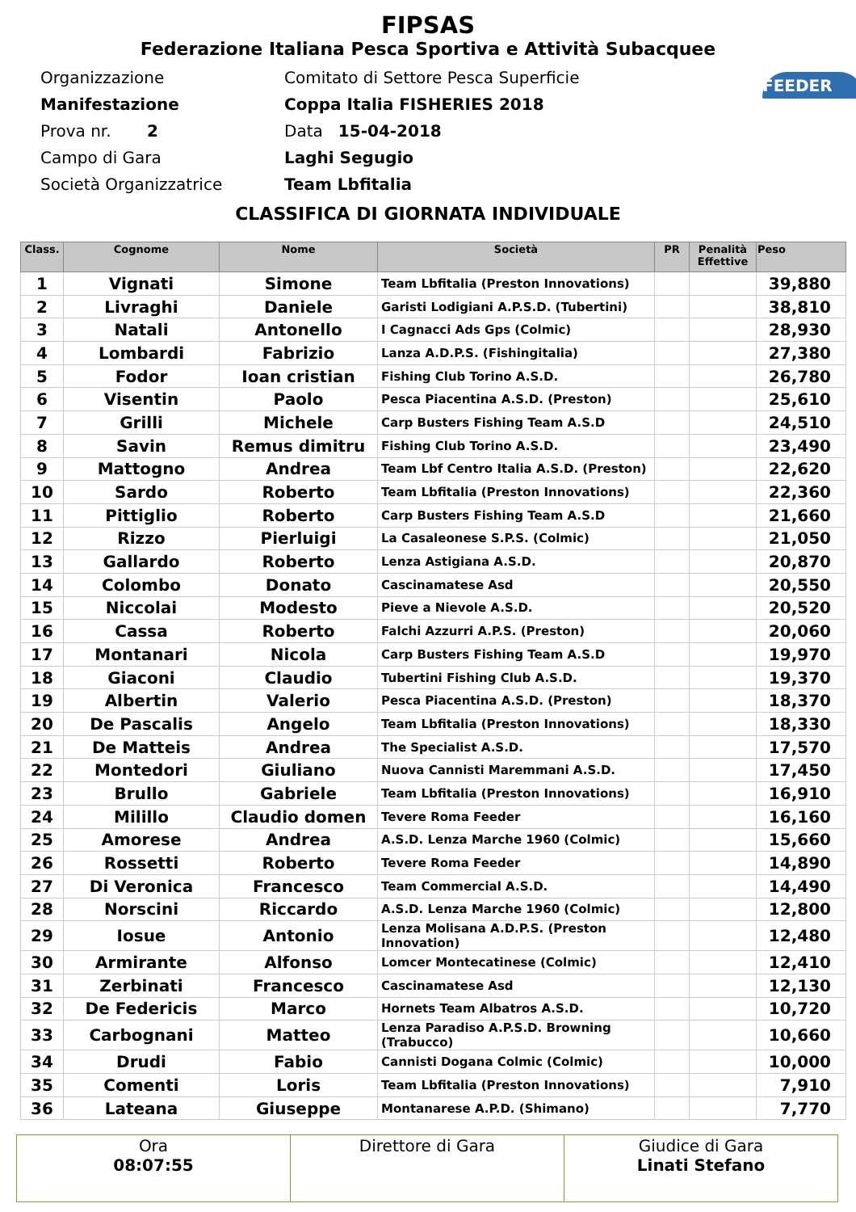FIPSAS
Federazione Italiana Pesca Sportiva e Attività Subacquee
FEEDER
Organizzazione Comitato di Settore Pesca Superficie
Manifestazione Coppa Italia FISHERIES 2018
Prova nr. 2 Data 15-04-2018
Campo di Gara Laghi Segugio
Società Organizzatrice Team Lbfitalia
CLASSIFICA DI GIORNATA INDIVIDUALE
| Class. | Cognome | Nome | Società | PR | Penalità Effettive | Peso |
| --- | --- | --- | --- | --- | --- | --- |
| 1 | Vignati | Simone | Team Lbfitalia (Preston Innovations) | | | 39,880 |
| 2 | Livraghi | Daniele | Garisti Lodigiani A.P.S.D. (Tubertini) | | | 38,810 |
| 3 | Natali | Antonello | I Cagnacci Ads Gps (Colmic) | | | 28,930 |
| 4 | Lombardi | Fabrizio | Lanza A.D.P.S. (Fishingitalia) | | | 27,380 |
| 5 | Fodor | Ioan cristian | Fishing Club Torino A.S.D. | | | 26,780 |
| 6 | Visentin | Paolo | Pesca Piacentina A.S.D. (Preston) | | | 25,610 |
| 7 | Grilli | Michele | Carp Busters Fishing Team A.S.D | | | 24,510 |
| 8 | Savin | Remus dimitru | Fishing Club Torino A.S.D. | | | 23,490 |
| 9 | Mattogno | Andrea | Team Lbf Centro Italia A.S.D. (Preston) | | | 22,620 |
| 10 | Sardo | Roberto | Team Lbfitalia (Preston Innovations) | | | 22,360 |
| 11 | Pittiglio | Roberto | Carp Busters Fishing Team A.S.D | | | 21,660 |
| 12 | Rizzo | Pierluigi | La Casaleonese S.P.S. (Colmic) | | | 21,050 |
| 13 | Gallardo | Roberto | Lenza Astigiana A.S.D. | | | 20,870 |
| 14 | Colombo | Donato | Cascinamatese Asd | | | 20,550 |
| 15 | Niccolai | Modesto | Pieve a Nievole A.S.D. | | | 20,520 |
| 16 | Cassa | Roberto | Falchi Azzurri A.P.S. (Preston) | | | 20,060 |
| 17 | Montanari | Nicola | Carp Busters Fishing Team A.S.D | | | 19,970 |
| 18 | Giaconi | Claudio | Tubertini Fishing Club A.S.D. | | | 19,370 |
| 19 | Albertin | Valerio | Pesca Piacentina A.S.D. (Preston) | | | 18,370 |
| 20 | De Pascalis | Angelo | Team Lbfitalia (Preston Innovations) | | | 18,330 |
| 21 | De Matteis | Andrea | The Specialist A.S.D. | | | 17,570 |
| 22 | Montedori | Giuliano | Nuova Cannisti Maremmani A.S.D. | | | 17,450 |
| 23 | Brullo | Gabriele | Team Lbfitalia (Preston Innovations) | | | 16,910 |
| 24 | Milillo | Claudio domen | Tevere Roma Feeder | | | 16,160 |
| 25 | Amorese | Andrea | A.S.D. Lenza Marche 1960 (Colmic) | | | 15,660 |
| 26 | Rossetti | Roberto | Tevere Roma Feeder | | | 14,890 |
| 27 | Di Veronica | Francesco | Team Commercial A.S.D. | | | 14,490 |
| 28 | Norscini | Riccardo | A.S.D. Lenza Marche 1960 (Colmic) | | | 12,800 |
| 29 | Iosue | Antonio | Lenza Molisana A.D.P.S. (Preston Innovation) | | | 12,480 |
| 30 | Armirante | Alfonso | Lomcer Montecatinese (Colmic) | | | 12,410 |
| 31 | Zerbinati | Francesco | Cascinamatese Asd | | | 12,130 |
| 32 | De Federicis | Marco | Hornets Team Albatros A.S.D. | | | 10,720 |
| 33 | Carbognani | Matteo | Lenza Paradiso A.P.S.D. Browning (Trabucco) | | | 10,660 |
| 34 | Drudi | Fabio | Cannisti Dogana Colmic (Colmic) | | | 10,000 |
| 35 | Comenti | Loris | Team Lbfitalia (Preston Innovations) | | | 7,910 |
| 36 | Lateana | Giuseppe | Montanarese A.P.D. (Shimano) | | | 7,770 |
| Ora 08:07:55 | Direttore di Gara | Giudice di Gara Linati Stefano |